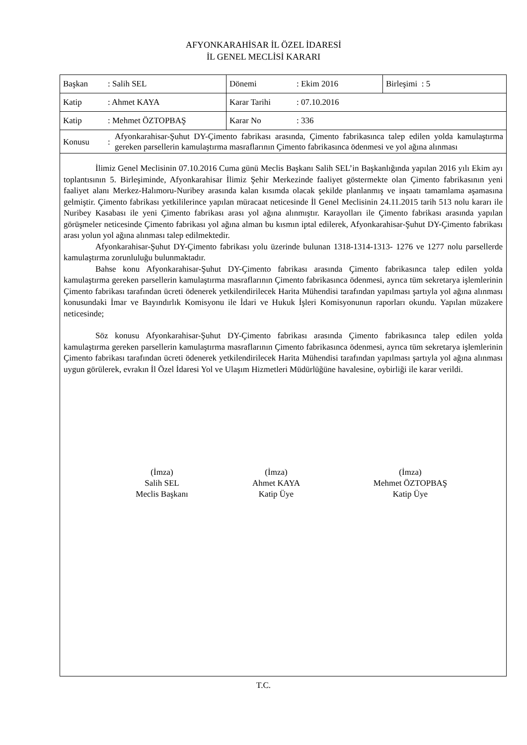AFYONKARAHİSAR İL ÖZEL İDARESİ
İL GENEL MECLİSİ KARARI
| Başkan : Salih SEL | Dönemi : Ekim 2016 | Birleşimi : 5 |
| Katip : Ahmet KAYA | Karar Tarihi : 07.10.2016 | |
| Katip : Mehmet ÖZTOPBAŞ | Karar No : 336 | |
| Konusu : Afyonkarahisar-Şuhut DY-Çimento fabrikası arasında, Çimento fabrikasınca talep edilen yolda kamulaştırma gereken parsellerin kamulaştırma masraflarının Çimento fabrikasınca ödenmesi ve yol ağına alınması | | |
İlimiz Genel Meclisinin 07.10.2016 Cuma günü Meclis Başkanı Salih SEL’in Başkanlığında yapılan 2016 yılı Ekim ayı toplantısının 5. Birleşiminde, Afyonkarahisar İlimiz Şehir Merkezinde faaliyet göstermekte olan Çimento fabrikasının yeni faaliyet alanı Merkez-Halımoru-Nuribey arasında kalan kısımda olacak şekilde planlanmış ve inşaatı tamamlama aşamasına gelmiştir. Çimento fabrikası yetkililerince yapılan müracaat neticesinde İl Genel Meclisinin 24.11.2015 tarih 513 nolu kararı ile Nuribey Kasabası ile yeni Çimento fabrikası arası yol ağına alınmıştır. Karayolları ile Çimento fabrikası arasında yapılan görüşmeler neticesinde Çimento fabrikası yol ağına alman bu kısmın iptal edilerek, Afyonkarahisar-Şuhut DY-Çimento fabrikası arası yolun yol ağına alınması talep edilmektedir.
Afyonkarahisar-Şuhut DY-Çimento fabrikası yolu üzerinde bulunan 1318-1314-1313- 1276 ve 1277 nolu parsellerde kamulaştırma zorunluluğu bulunmaktadır.
Bahse konu Afyonkarahisar-Şuhut DY-Çimento fabrikası arasında Çimento fabrikasınca talep edilen yolda kamulaştırma gereken parsellerin kamulaştırma masraflarının Çimento fabrikasınca ödenmesi, ayrıca tüm sekretarya işlemlerinin Çimento fabrikası tarafından ücreti ödenerek yetkilendirilecek Harita Mühendisi tarafından yapılması şartıyla yol ağına alınması konusundaki İmar ve Bayındırlık Komisyonu ile İdari ve Hukuk İşleri Komisyonunun raporları okundu. Yapılan müzakere neticesinde;
Söz konusu Afyonkarahisar-Şuhut DY-Çimento fabrikası arasında Çimento fabrikasınca talep edilen yolda kamulaştırma gereken parsellerin kamulaştırma masraflarının Çimento fabrikasınca ödenmesi, ayrıca tüm sekretarya işlemlerinin Çimento fabrikası tarafından ücreti ödenerek yetkilendirilecek Harita Mühendisi tarafından yapılması şartıyla yol ağına alınması uygun görülerek, evrakın İl Özel İdaresi Yol ve Ulaşım Hizmetleri Müdürlüğüne havalesine, oybirliği ile karar verildi.
(İmza)
Salih SEL
Meclis Başkanı
(İmza)
Ahmet KAYA
Katip Üye
(İmza)
Mehmet ÖZTOPBAŞ
Katip Üye
T.C.